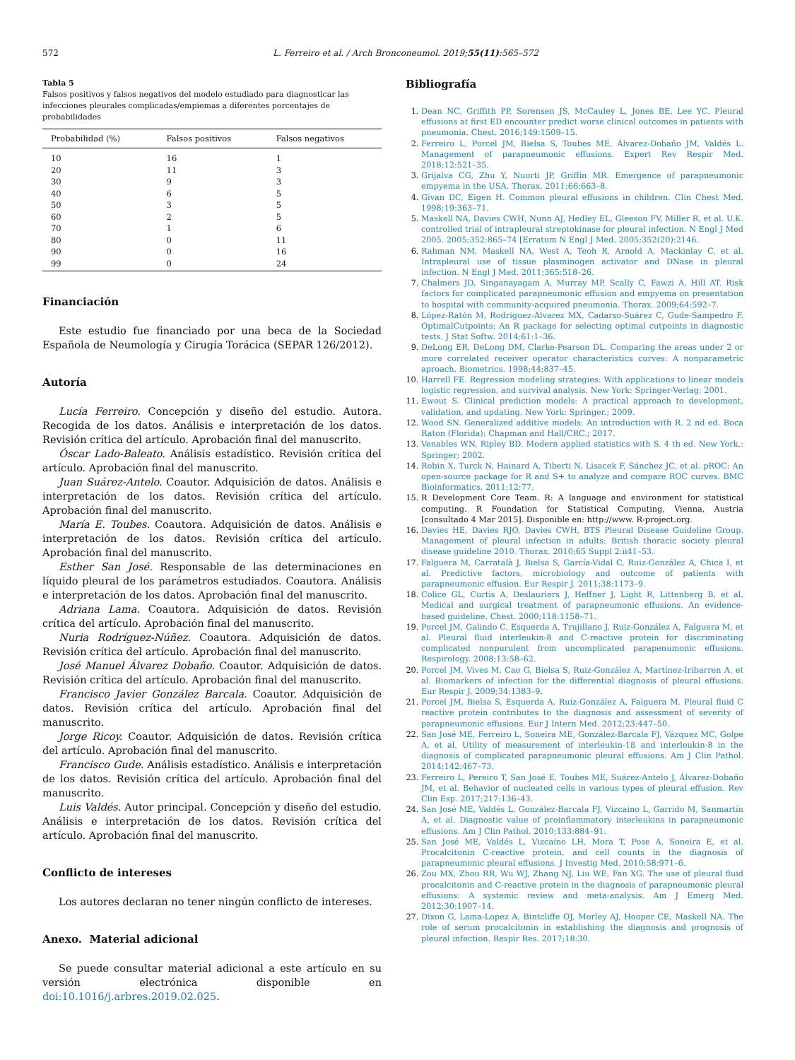572 L. Ferreiro et al. / Arch Bronconeumol. 2019;55(11):565–572
Tabla 5
Falsos positivos y falsos negativos del modelo estudiado para diagnosticar las infecciones pleurales complicadas/empiemas a diferentes porcentajes de probabilidades
| Probabilidad (%) | Falsos positivos | Falsos negativos |
| --- | --- | --- |
| 10 | 16 | 1 |
| 20 | 11 | 3 |
| 30 | 9 | 3 |
| 40 | 6 | 5 |
| 50 | 3 | 5 |
| 60 | 2 | 5 |
| 70 | 1 | 6 |
| 80 | 0 | 11 |
| 90 | 0 | 16 |
| 99 | 0 | 24 |
Financiación
Este estudio fue financiado por una beca de la Sociedad Española de Neumología y Cirugía Torácica (SEPAR 126/2012).
Autoría
Lucía Ferreiro. Concepción y diseño del estudio. Autora. Recogida de los datos. Análisis e interpretación de los datos. Revisión crítica del artículo. Aprobación final del manuscrito.
Óscar Lado-Baleato. Análisis estadístico. Revisión crítica del artículo. Aprobación final del manuscrito.
Juan Suárez-Antelo. Coautor. Adquisición de datos. Análisis e interpretación de los datos. Revisión crítica del artículo. Aprobación final del manuscrito.
María E. Toubes. Coautora. Adquisición de datos. Análisis e interpretación de los datos. Revisión crítica del artículo. Aprobación final del manuscrito.
Esther San José. Responsable de las determinaciones en líquido pleural de los parámetros estudiados. Coautora. Análisis e interpretación de los datos. Aprobación final del manuscrito.
Adriana Lama. Coautora. Adquisición de datos. Revisión crítica del artículo. Aprobación final del manuscrito.
Nuria Rodríguez-Núñez. Coautora. Adquisición de datos. Revisión crítica del artículo. Aprobación final del manuscrito.
José Manuel Álvarez Dobaño. Coautor. Adquisición de datos. Revisión crítica del artículo. Aprobación final del manuscrito.
Francisco Javier González Barcala. Coautor. Adquisición de datos. Revisión crítica del artículo. Aprobación final del manuscrito.
Jorge Ricoy. Coautor. Adquisición de datos. Revisión crítica del artículo. Aprobación final del manuscrito.
Francisco Gude. Análisis estadístico. Análisis e interpretación de los datos. Revisión crítica del artículo. Aprobación final del manuscrito.
Luis Valdés. Autor principal. Concepción y diseño del estudio. Análisis e interpretación de los datos. Revisión crítica del artículo. Aprobación final del manuscrito.
Conflicto de intereses
Los autores declaran no tener ningún conflicto de intereses.
Anexo. Material adicional
Se puede consultar material adicional a este artículo en su versión electrónica disponible en doi:10.1016/j.arbres.2019.02.025.
Bibliografía
Dean NC, Griffith PP, Sorensen JS, McCauley L, Jones BE, Lee YC. Pleural effusions at first ED encounter predict worse clinical outcomes in patients with pneumonia. Chest. 2016;149:1509–15.
Ferreiro L, Porcel JM, Bielsa S, Toubes ME, Álvarez-Dobaño JM, Valdés L. Management of parapneumonic effusions. Expert Rev Respir Med. 2018;12:521–35.
Grijalva CG, Zhu Y, Nuorti JP, Griffin MR. Emergence of parapneumonic empyema in the USA. Thorax. 2011;66:663–8.
Givan DC, Eigen H. Common pleural effusions in children. Clin Chest Med. 1998;19:363–71.
Maskell NA, Davies CWH, Nunn AJ, Hedley EL, Gleeson FV, Miller R, et al. U.K. controlled trial of intrapleural streptokinase for pleural infection. N Engl J Med 2005. 2005;352:865–74 [Erratum N Engl J Med. 2005;352(20):2146.
Rahman NM, Maskell NA, West A, Teoh R, Arnold A, Mackinlay C, et al. Intrapleural use of tissue plasminogen activator and DNase in pleural infection. N Engl J Med. 2011;365:518–26.
Chalmers JD, Singanayagam A, Murray MP, Scally C, Fawzi A, Hill AT. Risk factors for complicated parapneumonic effusion and empyema on presentation to hospital with community-acquired pneumonia. Thorax. 2009;64:592–7.
López-Ratón M, Rodriguez-Alvarez MX, Cadarso-Suárez C, Gude-Sampedro F. OptimalCutpoints: An R package for selecting optimal cutpoints in diagnostic tests. J Stat Softw. 2014;61:1–36.
DeLong ER, DeLong DM, Clarke-Pearson DL. Comparing the areas under 2 or more correlated receiver operator characteristics curves: A nonparametric aproach. Biometrics. 1998;44:837–45.
Harrell FE. Regression modeling strategies: With applications to linear models logistic regression, and survival analysis. New York: Springer-Verlag; 2001.
Ewout S. Clinical prediction models: A practical approach to development, validation, and updating. New York: Springer.; 2009.
Wood SN. Generalized additive models: An introduction with R. 2 nd ed. Boca Raton (Florida): Chapman and Hall/CRC.; 2017.
Venables WN, Ripley BD. Modern applied statistics with S. 4 th ed. New York.: Springer; 2002.
Robin X, Turck N, Hainard A, Tiberti N, Lisacek F, Sánchez JC, et al. pROC: An open-source package for R and S+ to analyze and compare ROC curves. BMC Bioinformatics. 2011;12:77.
R Development Core Team. R: A language and environment for statistical computing. R Foundation for Statistical Computing, Vienna, Austria [consultado 4 Mar 2015]. Disponible en: http://www. R-project.org.
Davies HE, Davies RJO, Davies CWH, BTS Pleural Disease Guideline Group. Management of pleural infection in adults: British thoracic society pleural disease guideline 2010. Thorax. 2010;65 Suppl 2:ii41–53.
Falguera M, Carratalà J, Bielsa S, García-Vidal C, Ruiz-González A, Chica I, et al. Predictive factors, microbiology and outcome of patients with parapneumonic effusion. Eur Respir J. 2011;38:1173–9.
Colice GL, Curtis A, Deslauriers J, Heffner J, Light R, Littenberg B, et al. Medical and surgical treatment of parapneumonic effusions. An evidence-based guideline. Chest. 2000;118:1158–71.
Porcel JM, Galindo C, Esquerda A, Trujillano J, Ruiz-González A, Falguera M, et al. Pleural fluid interleukin-8 and C-reactive protein for discriminating complicated nonpurulent from uncomplicated parapenumonic effusions. Respirology. 2008;13:58–62.
Porcel JM, Vives M, Cao G, Bielsa S, Ruiz-González A, Martínez-Iribarren A, et al. Biomarkers of infection for the differential diagnosis of pleural effusions. Eur Respir J. 2009;34:1383–9.
Porcel JM, Bielsa S, Esquerda A, Ruiz-González A, Falguera M. Pleural fluid C reactive protein contributes to the diagnosis and assessment of severity of parapneumonic effusions. Eur J Intern Med. 2012;23:447–50.
San José ME, Ferreiro L, Soneira ME, González-Barcala FJ, Vázquez MC, Golpe A, et al. Utility of measurement of interleukin-1ß and interleukin-8 in the diagnosis of complicated parapneumonic pleural effusions. Am J Clin Pathol. 2014;142:467–73.
Ferreiro L, Pereiro T, San José E, Toubes ME, Suárez-Antelo J, Álvarez-Dobaño JM, et al. Behavior of nucleated cells in various types of pleural effusion. Rev Clin Esp. 2017;217:136–43.
San José ME, Valdés L, González-Barcala FJ, Vizcaino L, Garrido M, Sanmartín A, et al. Diagnostic value of proinflammatory interleukins in parapneumonic effusions. Am J Clin Pathol. 2010;133:884–91.
San José ME, Valdés L, Vizcaíno LH, Mora T, Pose A, Soneira E, et al. Procalcitonin C-reactive protein, and cell counts in the diagnosis of parapneumonic pleural effusions. J Investig Med. 2010;58:971–6.
Zou MX, Zhou RR, Wu WJ, Zhang NJ, Liu WE, Fan XG. The use of pleural fluid procalcitonin and C-reactive protein in the diagnosis of parapneumonic pleural effusions: A systemic review and meta-analysis. Am J Emerg Med. 2012;30:1907–14.
Dixon G, Lama-Lopez A, Bintcliffe OJ, Morley AJ, Hooper CE, Maskell NA. The role of serum procalcitonin in establishing the diagnosis and prognosis of pleural infection. Respir Res. 2017;18:30.